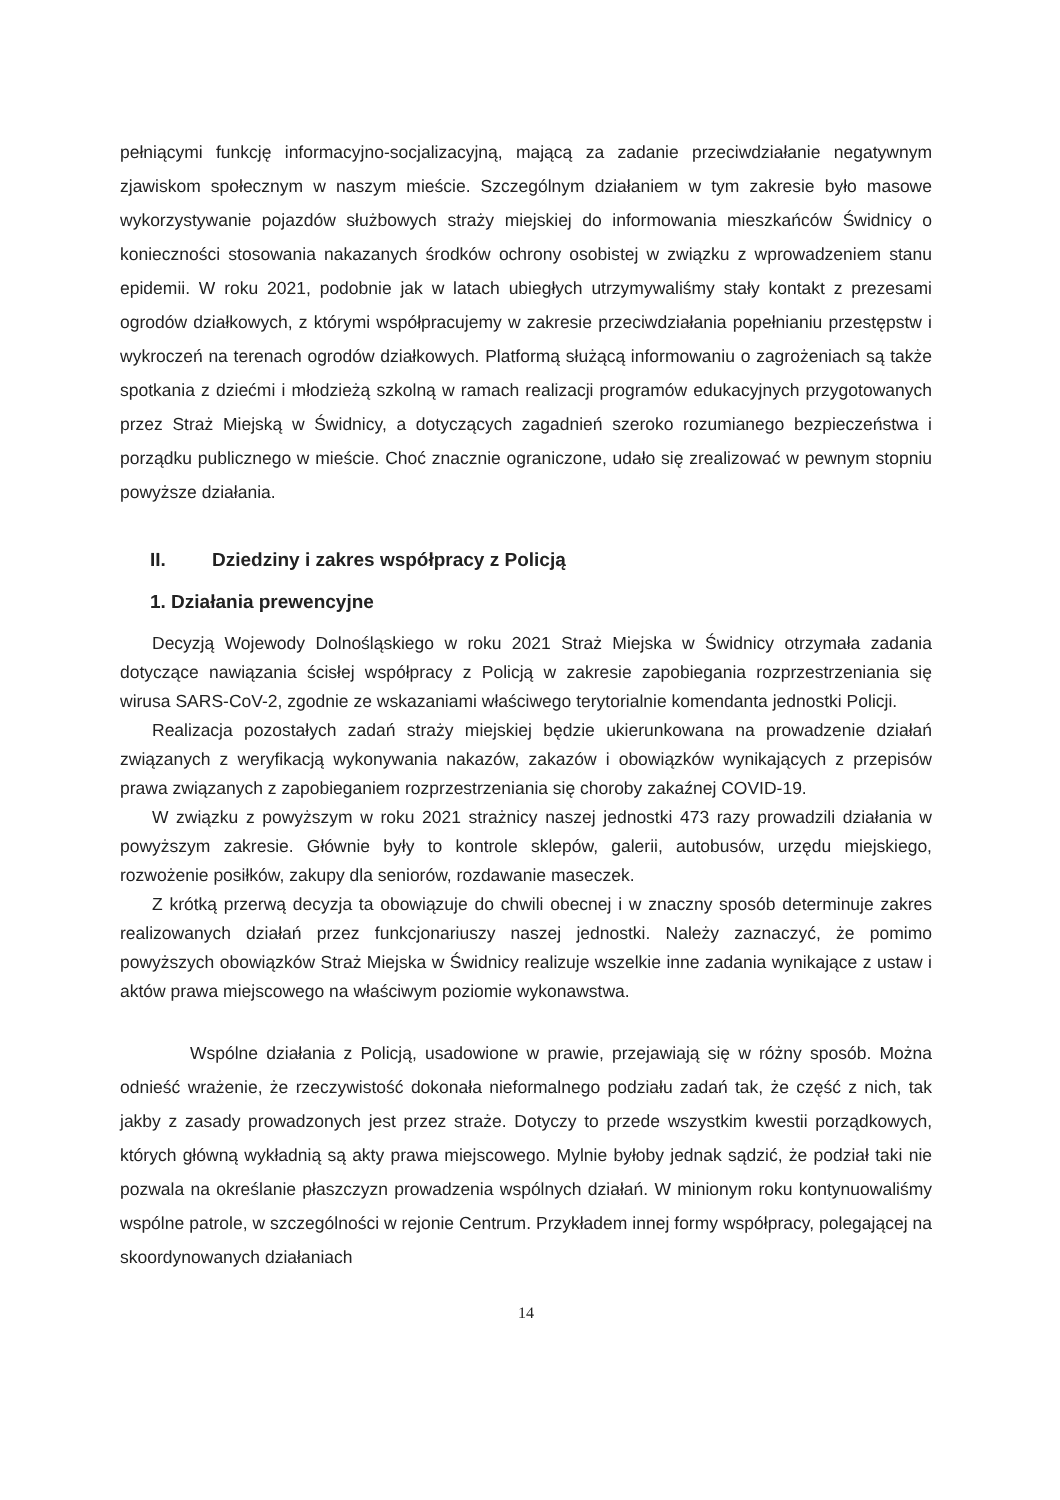pełniącymi funkcję informacyjno-socjalizacyjną, mającą za zadanie przeciwdziałanie negatywnym zjawiskom społecznym w naszym mieście. Szczególnym działaniem w tym zakresie było masowe wykorzystywanie pojazdów służbowych straży miejskiej do informowania mieszkańców Świdnicy o konieczności stosowania nakazanych środków ochrony osobistej w związku z wprowadzeniem stanu epidemii. W roku 2021, podobnie jak w latach ubiegłych utrzymywaliśmy stały kontakt z prezesami ogrodów działkowych, z którymi współpracujemy w zakresie przeciwdziałania popełnianiu przestępstw i wykroczeń na terenach ogrodów działkowych. Platformą służącą informowaniu o zagrożeniach są także spotkania z dziećmi i młodzieżą szkolną w ramach realizacji programów edukacyjnych przygotowanych przez Straż Miejską w Świdnicy, a dotyczących zagadnień szeroko rozumianego bezpieczeństwa i porządku publicznego w mieście. Choć znacznie ograniczone, udało się zrealizować w pewnym stopniu powyższe działania.
II. Dziedziny i zakres współpracy z Policją
1. Działania prewencyjne
Decyzją Wojewody Dolnośląskiego w roku 2021 Straż Miejska w Świdnicy otrzymała zadania dotyczące nawiązania ścisłej współpracy z Policją w zakresie zapobiegania rozprzestrzeniania się wirusa SARS-CoV-2, zgodnie ze wskazaniami właściwego terytorialnie komendanta jednostki Policji.
Realizacja pozostałych zadań straży miejskiej będzie ukierunkowana na prowadzenie działań związanych z weryfikacją wykonywania nakazów, zakazów i obowiązków wynikających z przepisów prawa związanych z zapobieganiem rozprzestrzeniania się choroby zakaźnej COVID-19.
W związku z powyższym w roku 2021 strażnicy naszej jednostki 473 razy prowadzili działania w powyższym zakresie. Głównie były to kontrole sklepów, galerii, autobusów, urzędu miejskiego, rozwożenie posiłków, zakupy dla seniorów, rozdawanie maseczek.
Z krótką przerwą decyzja ta obowiązuje do chwili obecnej i w znaczny sposób determinuje zakres realizowanych działań przez funkcjonariuszy naszej jednostki. Należy zaznaczyć, że pomimo powyższych obowiązków Straż Miejska w Świdnicy realizuje wszelkie inne zadania wynikające z ustaw i aktów prawa miejscowego na właściwym poziomie wykonawstwa.
Wspólne działania z Policją, usadowione w prawie, przejawiają się w różny sposób. Można odnieść wrażenie, że rzeczywistość dokonała nieformalnego podziału zadań tak, że część z nich, tak jakby z zasady prowadzonych jest przez straże. Dotyczy to przede wszystkim kwestii porządkowych, których główną wykładnią są akty prawa miejscowego. Mylnie byłoby jednak sądzić, że podział taki nie pozwala na określanie płaszczyzn prowadzenia wspólnych działań. W minionym roku kontynuowaliśmy wspólne patrole, w szczególności w rejonie Centrum. Przykładem innej formy współpracy, polegającej na skoordynowanych działaniach
14